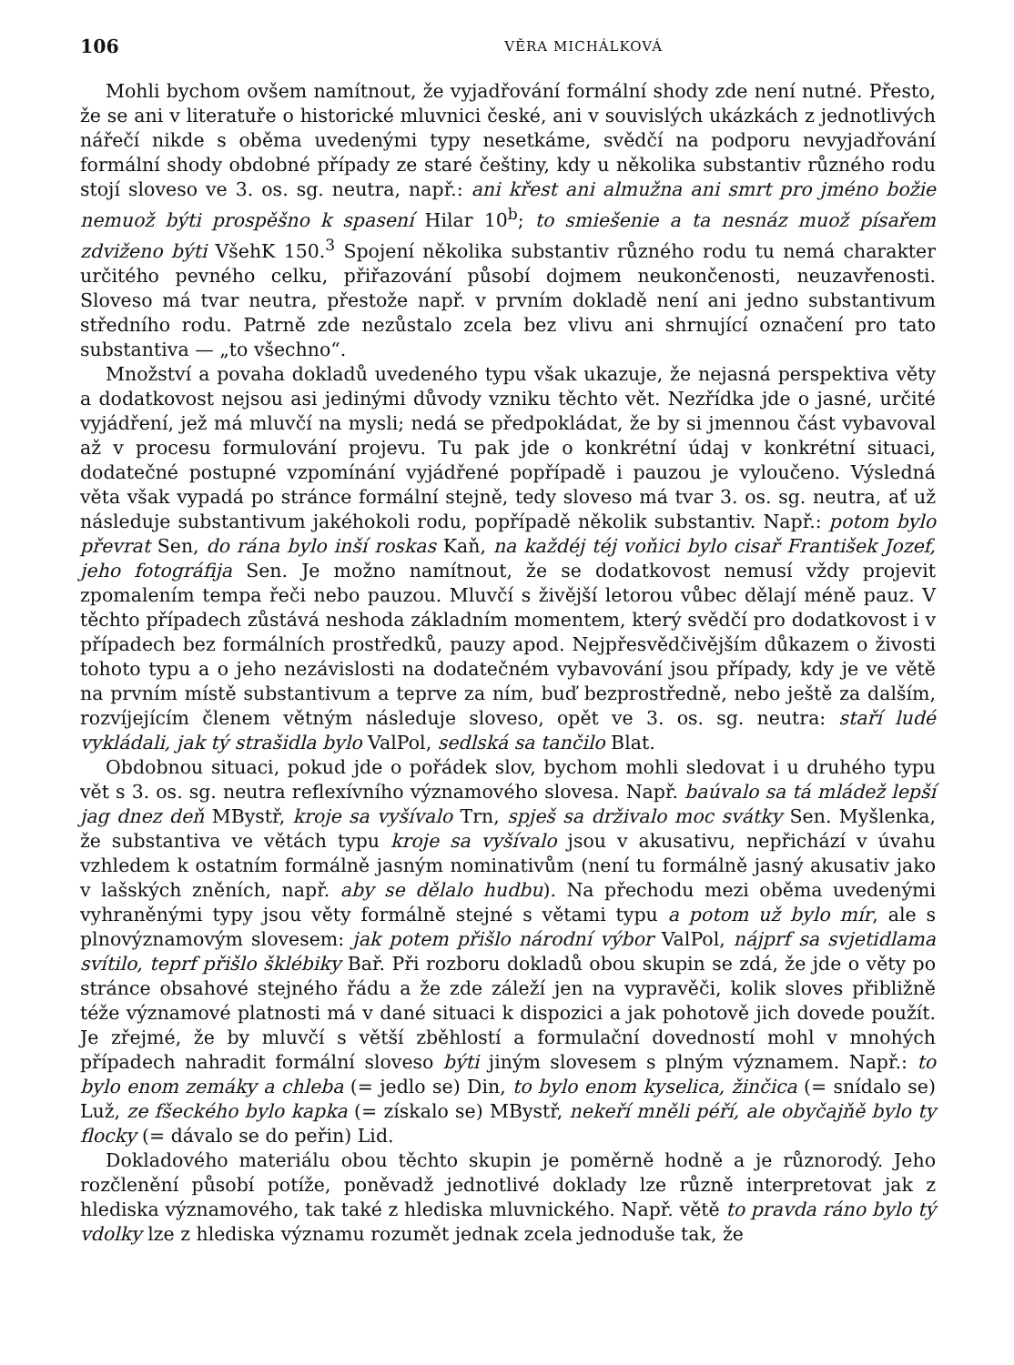106 VĚRA MICHÁLKOVÁ
Mohli bychom ovšem namítnout, že vyjadřování formální shody zde není nutné. Přesto, že se ani v literatuře o historické mluvnici české, ani v souvislých ukázkách z jednotlivých nářečí nikde s oběma uvedenými typy nesetkáme, svědčí na podporu nevyjadřování formální shody obdobné případy ze staré češtiny, kdy u několika substantiv různého rodu stojí sloveso ve 3. os. sg. neutra, např.: ani křest ani almužna ani smrt pro jméno božie nemuož býti prospěšno k spasení Hilar 10<sup>b</sup>; to smiešenie a ta nesnáz muož písařem zdviženo býti VšehK 150.<sup>3</sup> Spojení několika substantiv různého rodu tu nemá charakter určitého pevného celku, přiřazování působí dojmem neukončenosti, neuzavřenosti. Sloveso má tvar neutra, přestože např. v prvním dokladě není ani jedno substantivum středního rodu. Patrně zde nezůstalo zcela bez vlivu ani shrnující označení pro tato substantiva — „to všechno“.
Množství a povaha dokladů uvedeného typu však ukazuje, že nejasná perspektiva věty a dodatkovost nejsou asi jedinými důvody vzniku těchto vět. Nezřídka jde o jasné, určité vyjádření, jež má mluvčí na mysli; nedá se předpokládat, že by si jmennou část vybavoval až v procesu formulování projevu. Tu pak jde o konkrétní údaj v konkrétní situaci, dodatečné postupné vzpomínání vyjádřené popřípadě i pauzou je vyloučeno. Výsledná věta však vypadá po stránce formální stejně, tedy sloveso má tvar 3. os. sg. neutra, ať už následuje substantivum jakéhokoli rodu, popřípadě několik substantiv. Např.: potom bylo převrat Sen, do rána bylo inší roskas Kaň, na každéj téj voňici bylo cisař František Jozef, jeho fotográfija Sen. Je možno namítnout, že se dodatkovost nemusí vždy projevit zpomalením tempa řeči nebo pauzou. Mluvčí s živější letorou vůbec dělají méně pauz. V těchto případech zůstává neshoda základním momentem, který svědčí pro dodatkovost i v případech bez formálních prostředků, pauzy apod. Nejpřesvědčivějším důkazem o živosti tohoto typu a o jeho nezávislosti na dodatečném vybavování jsou případy, kdy je ve větě na prvním místě substantivum a teprve za ním, buď bezprostředně, nebo ještě za dalším, rozvíjejícím členem větným následuje sloveso, opět ve 3. os. sg. neutra: staří ludé vykládali, jak tý strašidla bylo ValPol, sedlská sa tančilo Blat.
Obdobnou situaci, pokud jde o pořádek slov, bychom mohli sledovat i u druhého typu vět s 3. os. sg. neutra reflexívního významového slovesa. Např. baúvalo sa tá mládež lepší jag dnez deň MBystř, kroje sa vyšívalo Trn, spješ sa drživalo moc svátky Sen. Myšlenka, že substantiva ve větách typu kroje sa vyšívalo jsou v akusativu, nepřichází v úvahu vzhledem k ostatním formálně jasným nominativům (není tu formálně jasný akusativ jako v lašských zněních, např. aby se dělalo hudbu). Na přechodu mezi oběma uvedenými vyhraněnými typy jsou věty formálně stejné s větami typu a potom už bylo mír, ale s plnovýznamovým slovesem: jak potem přišlo národní výbor ValPol, nájprf sa svjetidlama svítilo, teprf přišlo šklébiky Bař. Při rozboru dokladů obou skupin se zdá, že jde o věty po stránce obsahové stejného řádu a že zde záleží jen na vypravěči, kolik sloves přibližně téže významové platnosti má v dané situaci k dispozici a jak pohotově jich dovede použít. Je zřejmé, že by mluvčí s větší zběhlostí a formulační dovedností mohl v mnohých případech nahradit formální sloveso býti jiným slovesem s plným významem. Např.: to bylo enom zemáky a chleba (= jedlo se) Din, to bylo enom kyselica, žinčica (= snídalo se) Luž, ze fšeckého bylo kapka (= získalo se) MBystř, nekeří mněli péří, ale obyčajňě bylo ty flocky (= dávalo se do peřin) Lid.
Dokladového materiálu obou těchto skupin je poměrně hodně a je různorodý. Jeho rozčlenění působí potíže, poněvadž jednotlivé doklady lze různě interpretovat jak z hlediska významového, tak také z hlediska mluvnického. Např. větě to pravda ráno bylo tý vdolky lze z hlediska významu rozumět jednak zcela jednoduše tak, že